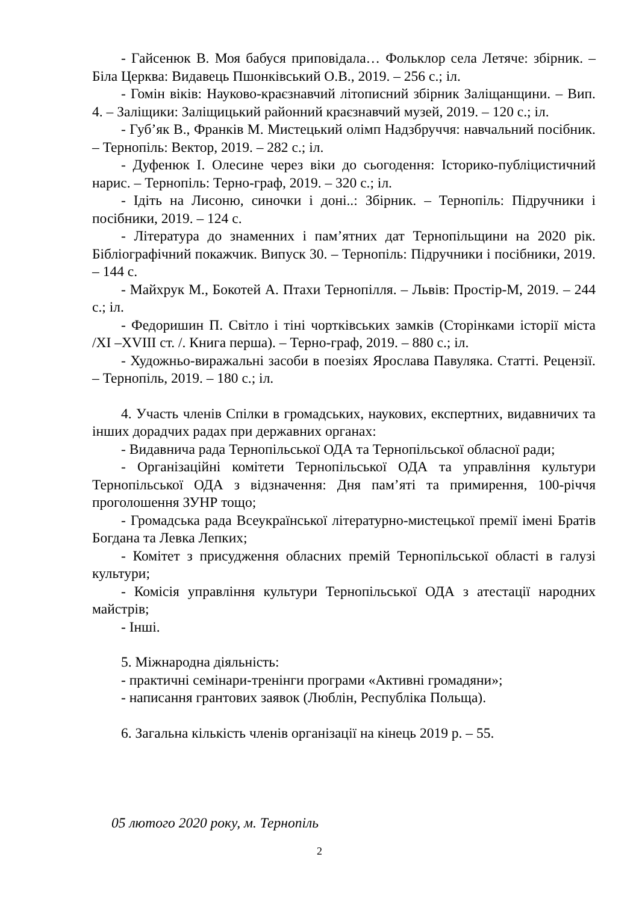- Гайсенюк В. Моя бабуся приповідала… Фольклор села Летяче: збірник. – Біла Церква: Видавець Пшонківський О.В., 2019. – 256 с.; іл.
- Гомін віків: Науково-краєзнавчий літописний збірник Заліщанщини. – Вип. 4. – Заліщики: Заліщицький районний краєзнавчий музей, 2019. – 120 с.; іл.
- Губ’як В., Франків М. Мистецький олімп Надзбруччя: навчальний посібник. – Тернопіль: Вектор, 2019. – 282 с.; іл.
- Дуфенюк І. Олесине через віки до сьогодення: Історико-публіцистичний нарис. – Тернопіль: Терно-граф, 2019. – 320 с.; іл.
- Ідіть на Лисоню, синочки і доні..: Збірник. – Тернопіль: Підручники і посібники, 2019. – 124 с.
- Література до знаменних і пам’ятних дат Тернопільщини на 2020 рік. Бібліографічний покажчик. Випуск 30. – Тернопіль: Підручники і посібники, 2019. – 144 с.
- Майхрук М., Бокотей А. Птахи Тернопілля. – Львів: Простір-М, 2019. – 244 с.; іл.
- Федоришин П. Світло і тіні чортківських замків (Сторінками історії міста /XI –XVIII ст. /. Книга перша). – Терно-граф, 2019. – 880 с.; іл.
- Художньо-виражальні засоби в поезіях Ярослава Павуляка. Статті. Рецензії. – Тернопіль, 2019. – 180 с.; іл.
4. Участь членів Спілки в громадських, наукових, експертних, видавничих та інших дорадчих радах при державних органах:
- Видавнича рада Тернопільської ОДА та Тернопільської обласної ради;
- Організаційні комітети Тернопільської ОДА та управління культури Тернопільської ОДА з відзначення: Дня пам’яті та примирення, 100-річчя проголошення ЗУНР тощо;
- Громадська рада Всеукраїнської літературно-мистецької премії імені Братів Богдана та Левка Лепких;
- Комітет з присудження обласних премій Тернопільської області в галузі культури;
- Комісія управління культури Тернопільської ОДА з атестації народних майстрів;
- Інші.
5. Міжнародна діяльність:
- практичні семінари-тренінги програми «Активні громадяни»;
- написання грантових заявок (Люблін, Республіка Польща).
6. Загальна кількість членів організації на кінець 2019 р. – 55.
05 лютого 2020 року, м. Тернопіль
2